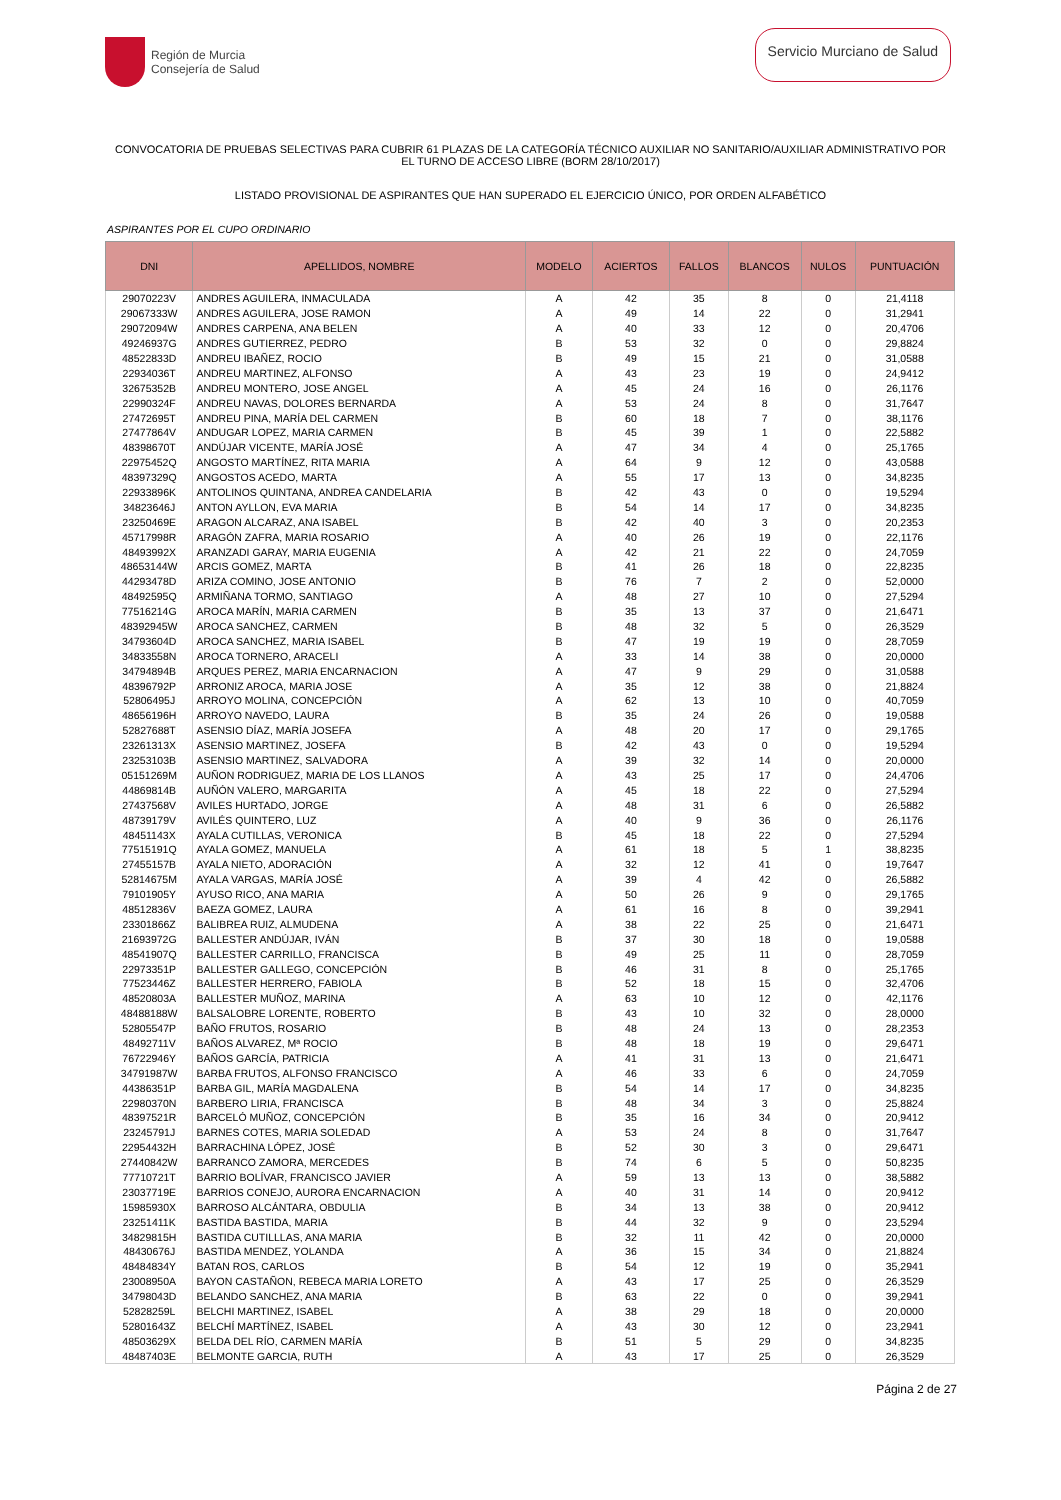Región de Murcia
Consejería de Salud
Servicio Murciano de Salud
CONVOCATORIA DE PRUEBAS SELECTIVAS PARA CUBRIR 61 PLAZAS DE LA CATEGORÍA TÉCNICO AUXILIAR NO SANITARIO/AUXILIAR ADMINISTRATIVO POR EL TURNO DE ACCESO LIBRE (BORM 28/10/2017)
LISTADO PROVISIONAL DE ASPIRANTES QUE HAN SUPERADO EL EJERCICIO ÚNICO, POR ORDEN ALFABÉTICO
ASPIRANTES POR EL CUPO ORDINARIO
| DNI | APELLIDOS, NOMBRE | MODELO | ACIERTOS | FALLOS | BLANCOS | NULOS | PUNTUACIÓN |
| --- | --- | --- | --- | --- | --- | --- | --- |
| 29070223V | ANDRES AGUILERA, INMACULADA | A | 42 | 35 | 8 | 0 | 21,4118 |
| 29067333W | ANDRES AGUILERA, JOSE RAMON | A | 49 | 14 | 22 | 0 | 31,2941 |
| 29072094W | ANDRES CARPENA, ANA BELEN | A | 40 | 33 | 12 | 0 | 20,4706 |
| 49246937G | ANDRES GUTIERREZ, PEDRO | B | 53 | 32 | 0 | 0 | 29,8824 |
| 48522833D | ANDREU IBAÑEZ, ROCIO | B | 49 | 15 | 21 | 0 | 31,0588 |
| 22934036T | ANDREU MARTINEZ, ALFONSO | A | 43 | 23 | 19 | 0 | 24,9412 |
| 32675352B | ANDREU MONTERO, JOSE ANGEL | A | 45 | 24 | 16 | 0 | 26,1176 |
| 22990324F | ANDREU NAVAS, DOLORES BERNARDA | A | 53 | 24 | 8 | 0 | 31,7647 |
| 27472695T | ANDREU PINA, MARÍA DEL CARMEN | B | 60 | 18 | 7 | 0 | 38,1176 |
| 27477864V | ANDUGAR LOPEZ, MARIA CARMEN | B | 45 | 39 | 1 | 0 | 22,5882 |
| 48398670T | ANDÚJAR VICENTE, MARÍA JOSÉ | A | 47 | 34 | 4 | 0 | 25,1765 |
| 22975452Q | ANGOSTO MARTÍNEZ, RITA MARIA | A | 64 | 9 | 12 | 0 | 43,0588 |
| 48397329Q | ANGOSTOS ACEDO, MARTA | A | 55 | 17 | 13 | 0 | 34,8235 |
| 22933896K | ANTOLINOS QUINTANA, ANDREA CANDELARIA | B | 42 | 43 | 0 | 0 | 19,5294 |
| 34823646J | ANTON AYLLON, EVA MARIA | B | 54 | 14 | 17 | 0 | 34,8235 |
| 23250469E | ARAGON ALCARAZ, ANA ISABEL | B | 42 | 40 | 3 | 0 | 20,2353 |
| 45717998R | ARAGÓN ZAFRA, MARIA ROSARIO | A | 40 | 26 | 19 | 0 | 22,1176 |
| 48493992X | ARANZADI GARAY, MARIA EUGENIA | A | 42 | 21 | 22 | 0 | 24,7059 |
| 48653144W | ARCIS GOMEZ, MARTA | B | 41 | 26 | 18 | 0 | 22,8235 |
| 44293478D | ARIZA COMINO, JOSE ANTONIO | B | 76 | 7 | 2 | 0 | 52,0000 |
| 48492595Q | ARMIÑANA TORMO, SANTIAGO | A | 48 | 27 | 10 | 0 | 27,5294 |
| 77516214G | AROCA MARÍN, MARIA CARMEN | B | 35 | 13 | 37 | 0 | 21,6471 |
| 48392945W | AROCA SANCHEZ, CARMEN | B | 48 | 32 | 5 | 0 | 26,3529 |
| 34793604D | AROCA SANCHEZ, MARIA ISABEL | B | 47 | 19 | 19 | 0 | 28,7059 |
| 34833558N | AROCA TORNERO, ARACELI | A | 33 | 14 | 38 | 0 | 20,0000 |
| 34794894B | ARQUES PEREZ, MARIA ENCARNACION | A | 47 | 9 | 29 | 0 | 31,0588 |
| 48396792P | ARRONIZ AROCA, MARIA JOSE | A | 35 | 12 | 38 | 0 | 21,8824 |
| 52806495J | ARROYO MOLINA, CONCEPCIÓN | A | 62 | 13 | 10 | 0 | 40,7059 |
| 48656196H | ARROYO NAVEDO, LAURA | B | 35 | 24 | 26 | 0 | 19,0588 |
| 52827688T | ASENSIO DÍAZ, MARÍA JOSEFA | A | 48 | 20 | 17 | 0 | 29,1765 |
| 23261313X | ASENSIO MARTINEZ, JOSEFA | B | 42 | 43 | 0 | 0 | 19,5294 |
| 23253103B | ASENSIO MARTINEZ, SALVADORA | A | 39 | 32 | 14 | 0 | 20,0000 |
| 05151269M | AUÑON RODRIGUEZ, MARIA DE LOS LLANOS | A | 43 | 25 | 17 | 0 | 24,4706 |
| 44869814B | AUÑÓN VALERO, MARGARITA | A | 45 | 18 | 22 | 0 | 27,5294 |
| 27437568V | AVILES HURTADO, JORGE | A | 48 | 31 | 6 | 0 | 26,5882 |
| 48739179V | AVILÉS QUINTERO, LUZ | A | 40 | 9 | 36 | 0 | 26,1176 |
| 48451143X | AYALA CUTILLAS, VERONICA | B | 45 | 18 | 22 | 0 | 27,5294 |
| 77515191Q | AYALA GOMEZ, MANUELA | A | 61 | 18 | 5 | 1 | 38,8235 |
| 27455157B | AYALA NIETO, ADORACIÓN | A | 32 | 12 | 41 | 0 | 19,7647 |
| 52814675M | AYALA VARGAS, MARÍA JOSÉ | A | 39 | 4 | 42 | 0 | 26,5882 |
| 79101905Y | AYUSO RICO, ANA MARIA | A | 50 | 26 | 9 | 0 | 29,1765 |
| 48512836V | BAEZA GOMEZ, LAURA | A | 61 | 16 | 8 | 0 | 39,2941 |
| 23301866Z | BALIBREA RUIZ, ALMUDENA | A | 38 | 22 | 25 | 0 | 21,6471 |
| 21693972G | BALLESTER ANDÚJAR, IVÁN | B | 37 | 30 | 18 | 0 | 19,0588 |
| 48541907Q | BALLESTER CARRILLO, FRANCISCA | B | 49 | 25 | 11 | 0 | 28,7059 |
| 22973351P | BALLESTER GALLEGO, CONCEPCIÓN | B | 46 | 31 | 8 | 0 | 25,1765 |
| 77523446Z | BALLESTER HERRERO, FABIOLA | B | 52 | 18 | 15 | 0 | 32,4706 |
| 48520803A | BALLESTER MUÑOZ, MARINA | A | 63 | 10 | 12 | 0 | 42,1176 |
| 48488188W | BALSALOBRE LORENTE, ROBERTO | B | 43 | 10 | 32 | 0 | 28,0000 |
| 52805547P | BAÑO FRUTOS, ROSARIO | B | 48 | 24 | 13 | 0 | 28,2353 |
| 48492711V | BAÑOS ALVAREZ, Mª ROCIO | B | 48 | 18 | 19 | 0 | 29,6471 |
| 76722946Y | BAÑOS GARCÍA, PATRICIA | A | 41 | 31 | 13 | 0 | 21,6471 |
| 34791987W | BARBA FRUTOS, ALFONSO FRANCISCO | A | 46 | 33 | 6 | 0 | 24,7059 |
| 44386351P | BARBA GIL, MARÍA MAGDALENA | B | 54 | 14 | 17 | 0 | 34,8235 |
| 22980370N | BARBERO LIRIA, FRANCISCA | B | 48 | 34 | 3 | 0 | 25,8824 |
| 48397521R | BARCELÓ MUÑOZ, CONCEPCIÓN | B | 35 | 16 | 34 | 0 | 20,9412 |
| 23245791J | BARNES COTES, MARIA SOLEDAD | A | 53 | 24 | 8 | 0 | 31,7647 |
| 22954432H | BARRACHINA LÓPEZ, JOSÉ | B | 52 | 30 | 3 | 0 | 29,6471 |
| 27440842W | BARRANCO ZAMORA, MERCEDES | B | 74 | 6 | 5 | 0 | 50,8235 |
| 77710721T | BARRIO BOLÍVAR, FRANCISCO JAVIER | A | 59 | 13 | 13 | 0 | 38,5882 |
| 23037719E | BARRIOS CONEJO, AURORA ENCARNACION | A | 40 | 31 | 14 | 0 | 20,9412 |
| 15985930X | BARROSO ALCÁNTARA, OBDULIA | B | 34 | 13 | 38 | 0 | 20,9412 |
| 23251411K | BASTIDA BASTIDA, MARIA | B | 44 | 32 | 9 | 0 | 23,5294 |
| 34829815H | BASTIDA CUTILLLAS, ANA MARIA | B | 32 | 11 | 42 | 0 | 20,0000 |
| 48430676J | BASTIDA MENDEZ, YOLANDA | A | 36 | 15 | 34 | 0 | 21,8824 |
| 48484834Y | BATAN ROS, CARLOS | B | 54 | 12 | 19 | 0 | 35,2941 |
| 23008950A | BAYON CASTAÑON, REBECA MARIA LORETO | A | 43 | 17 | 25 | 0 | 26,3529 |
| 34798043D | BELANDO SANCHEZ, ANA MARIA | B | 63 | 22 | 0 | 0 | 39,2941 |
| 52828259L | BELCHI MARTINEZ, ISABEL | A | 38 | 29 | 18 | 0 | 20,0000 |
| 52801643Z | BELCHÍ MARTÍNEZ, ISABEL | A | 43 | 30 | 12 | 0 | 23,2941 |
| 48503629X | BELDA DEL RÍO, CARMEN MARÍA | B | 51 | 5 | 29 | 0 | 34,8235 |
| 48487403E | BELMONTE GARCIA, RUTH | A | 43 | 17 | 25 | 0 | 26,3529 |
Página 2 de 27